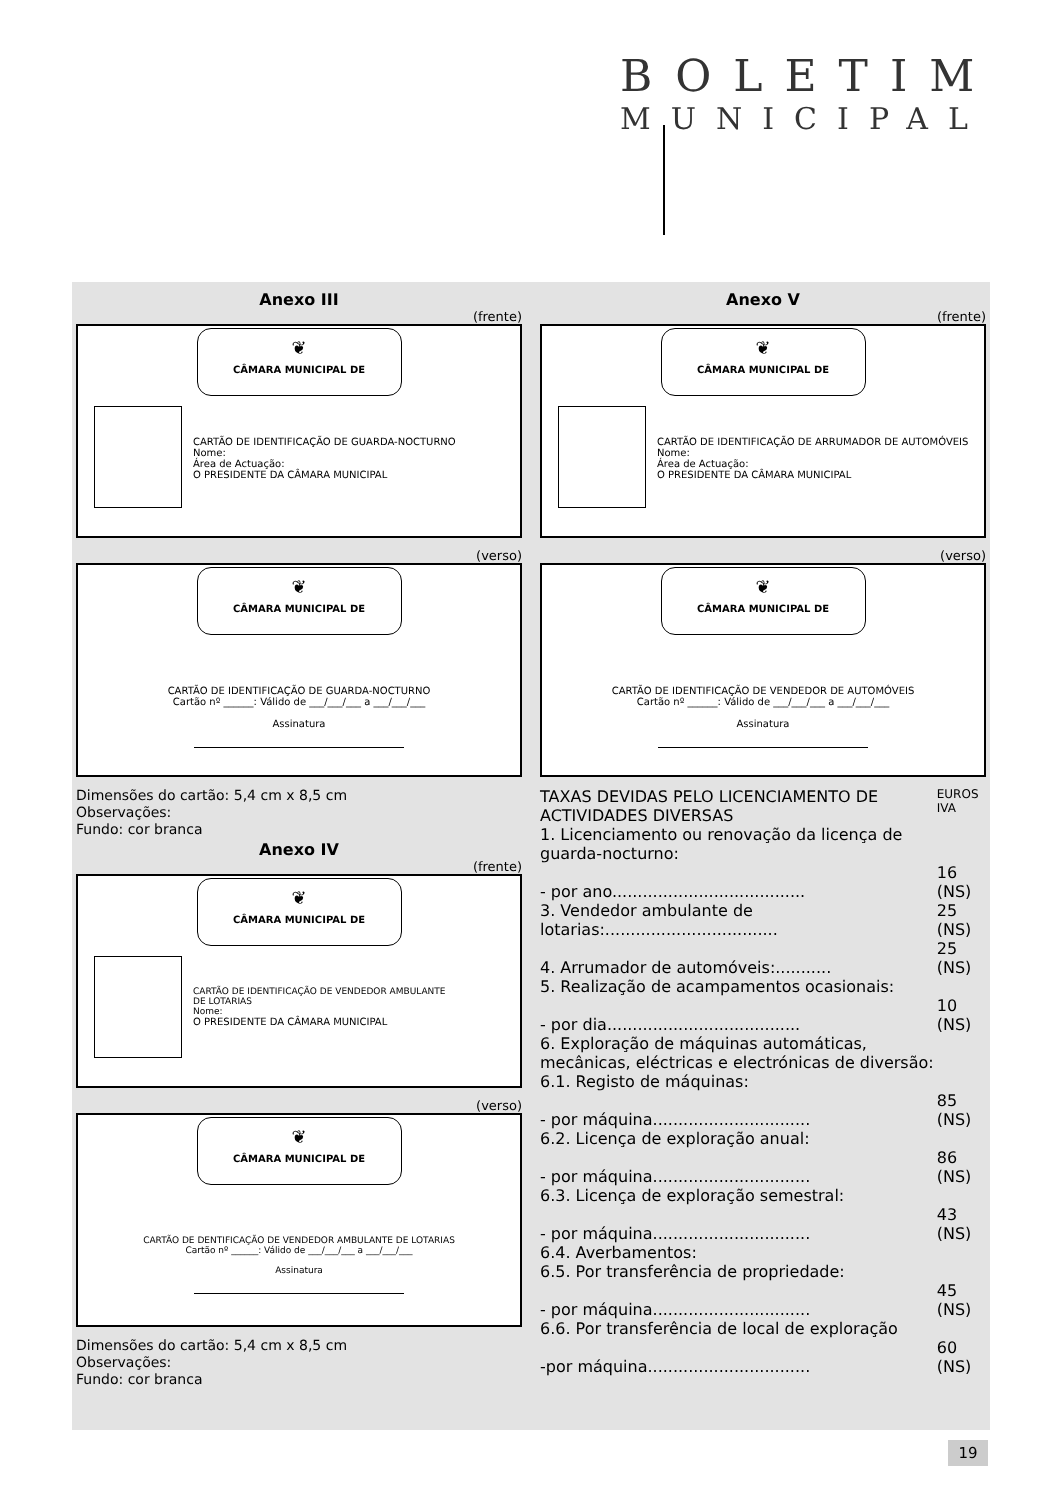BOLETIM
MUNICIPAL
Anexo III
(frente)
❦
CÂMARA MUNICIPAL DE
CARTÃO DE IDENTIFICAÇÃO DE GUARDA-NOCTURNO
Nome:
Área de Actuação:
O PRESIDENTE DA CÂMARA MUNICIPAL
(verso)
❦
CÂMARA MUNICIPAL DE
CARTÃO DE IDENTIFICAÇÃO DE GUARDA-NOCTURNO
Cartão nº ______: Válido de ___/___/___ a ___/___/___
Assinatura
Dimensões do cartão: 5,4 cm x 8,5 cm
Observações:
Fundo: cor branca
Anexo IV
(frente)
❦
CÂMARA MUNICIPAL DE
CARTÃO DE IDENTIFICAÇÃO DE VENDEDOR AMBULANTE
DE LOTARIAS
Nome:
O PRESIDENTE DA CÂMARA MUNICIPAL
(verso)
❦
CÂMARA MUNICIPAL DE
CARTÃO DE DENTIFICAÇÃO DE VENDEDOR AMBULANTE DE LOTARIAS
Cartão nº ______: Válido de ___/___/___ a ___/___/___
Assinatura
Dimensões do cartão: 5,4 cm x 8,5 cm
Observações:
Fundo: cor branca
Anexo V
(frente)
❦
CÂMARA MUNICIPAL DE
CARTÃO DE IDENTIFICAÇÃO DE ARRUMADOR DE AUTOMÓVEIS
Nome:
Área de Actuação:
O PRESIDENTE DA CÂMARA MUNICIPAL
(verso)
❦
CÂMARA MUNICIPAL DE
CARTÃO DE IDENTIFICAÇÃO DE VENDEDOR DE AUTOMÓVEIS
Cartão nº ______: Válido de ___/___/___ a ___/___/___
Assinatura
| TAXAS DEVIDAS PELO LICENCIAMENTO DE ACTIVIDADES DIVERSAS | EUROS IVA |
| 1. Licenciamento ou renovação da licença de guarda-nocturno: | |
| - por ano...................................... | 16 (NS) |
| 3. Vendedor ambulante de lotarias:.................................. | 25 (NS) |
| 4. Arrumador de automóveis:........... | 25 (NS) |
| 5. Realização de acampamentos ocasionais: | |
| - por dia...................................... | 10 (NS) |
| 6. Exploração de máquinas automáticas, mecânicas, eléctricas e electrónicas de diversão: | |
| 6.1. Registo de máquinas: | |
| - por máquina............................... | 85 (NS) |
| 6.2. Licença de exploração anual: | |
| - por máquina............................... | 86 (NS) |
| 6.3. Licença de exploração semestral: | |
| - por máquina............................... | 43 (NS) |
| 6.4. Averbamentos: | |
| 6.5. Por transferência de propriedade: | |
| - por máquina............................... | 45 (NS) |
| 6.6. Por transferência de local de exploração | |
| -por máquina................................ | 60 (NS) |
19